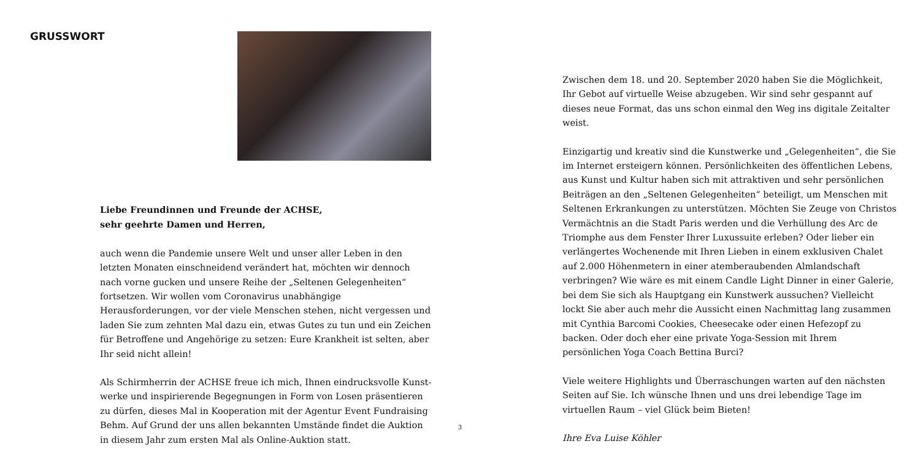GRUSSWORT
Liebe Freundinnen und Freunde der ACHSE,
sehr geehrte Damen und Herren,
auch wenn die Pandemie unsere Welt und unser aller Leben in den letzten Monaten einschneidend verändert hat, möchten wir dennoch nach vorne gucken und unsere Reihe der „Seltenen Gelegenheiten“ fortsetzen. Wir wollen vom Coronavirus unabhängige Herausforderungen, vor der viele Menschen stehen, nicht vergessen und laden Sie zum zehnten Mal dazu ein, etwas Gutes zu tun und ein Zeichen für Betroffene und Angehörige zu setzen: Eure Krankheit ist selten, aber Ihr seid nicht allein!
Als Schirmherrin der ACHSE freue ich mich, Ihnen eindrucksvolle Kunst-werke und inspirierende Begegnungen in Form von Losen präsentieren zu dürfen, dieses Mal in Kooperation mit der Agentur Event Fundraising Behm. Auf Grund der uns allen bekannten Umstände findet die Auktion in diesem Jahr zum ersten Mal als Online-Auktion statt.
Zwischen dem 18. und 20. September 2020 haben Sie die Möglichkeit, Ihr Gebot auf virtuelle Weise abzugeben. Wir sind sehr gespannt auf dieses neue Format, das uns schon einmal den Weg ins digitale Zeitalter weist.
Einzigartig und kreativ sind die Kunstwerke und „Gelegenheiten“, die Sie im Internet ersteigern können. Persönlichkeiten des öffentlichen Lebens, aus Kunst und Kultur haben sich mit attraktiven und sehr persönlichen Beiträgen an den „Seltenen Gelegenheiten“ beteiligt, um Menschen mit Seltenen Erkrankungen zu unterstützen. Möchten Sie Zeuge von Christos Vermächtnis an die Stadt Paris werden und die Verhüllung des Arc de Triomphe aus dem Fenster Ihrer Luxussuite erleben? Oder lieber ein verlängertes Wochenende mit Ihren Lieben in einem exklusiven Chalet auf 2.000 Höhenmetern in einer atemberaubenden Almlandschaft verbringen? Wie wäre es mit einem Candle Light Dinner in einer Galerie, bei dem Sie sich als Hauptgang ein Kunstwerk aussuchen? Vielleicht lockt Sie aber auch mehr die Aussicht einen Nachmittag lang zusammen mit Cynthia Barcomi Cookies, Cheesecake oder einen Hefezopf zu backen. Oder doch eher eine private Yoga-Session mit Ihrem persönlichen Yoga Coach Bettina Burci?
Viele weitere Highlights und Überraschungen warten auf den nächsten Seiten auf Sie. Ich wünsche Ihnen und uns drei lebendige Tage im virtuellen Raum – viel Glück beim Bieten!
Ihre Eva Luise Köhler
3